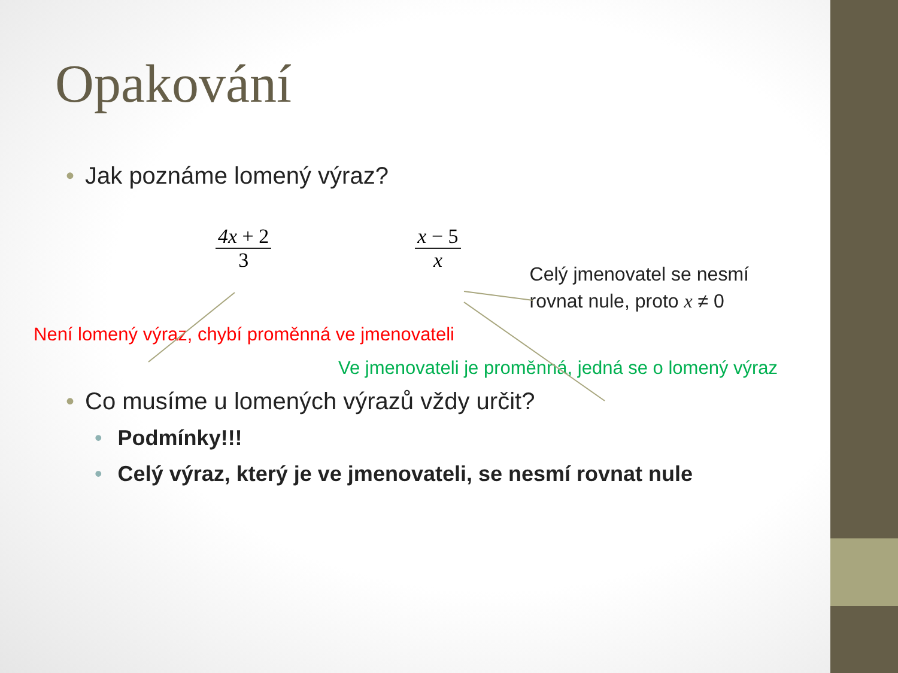Opakování
• Jak poznáme lomený výraz?
4x + 2
3
x − 5
x
Celý jmenovatel se nesmí
rovnat nule, proto x ≠ 0
Není lomený výraz, chybí proměnná ve jmenovateli
Ve jmenovateli je proměnná, jedná se o lomený výraz
• Co musíme u lomených výrazů vždy určit?
• Podmínky!!!
• Celý výraz, který je ve jmenovateli, se nesmí rovnat nule